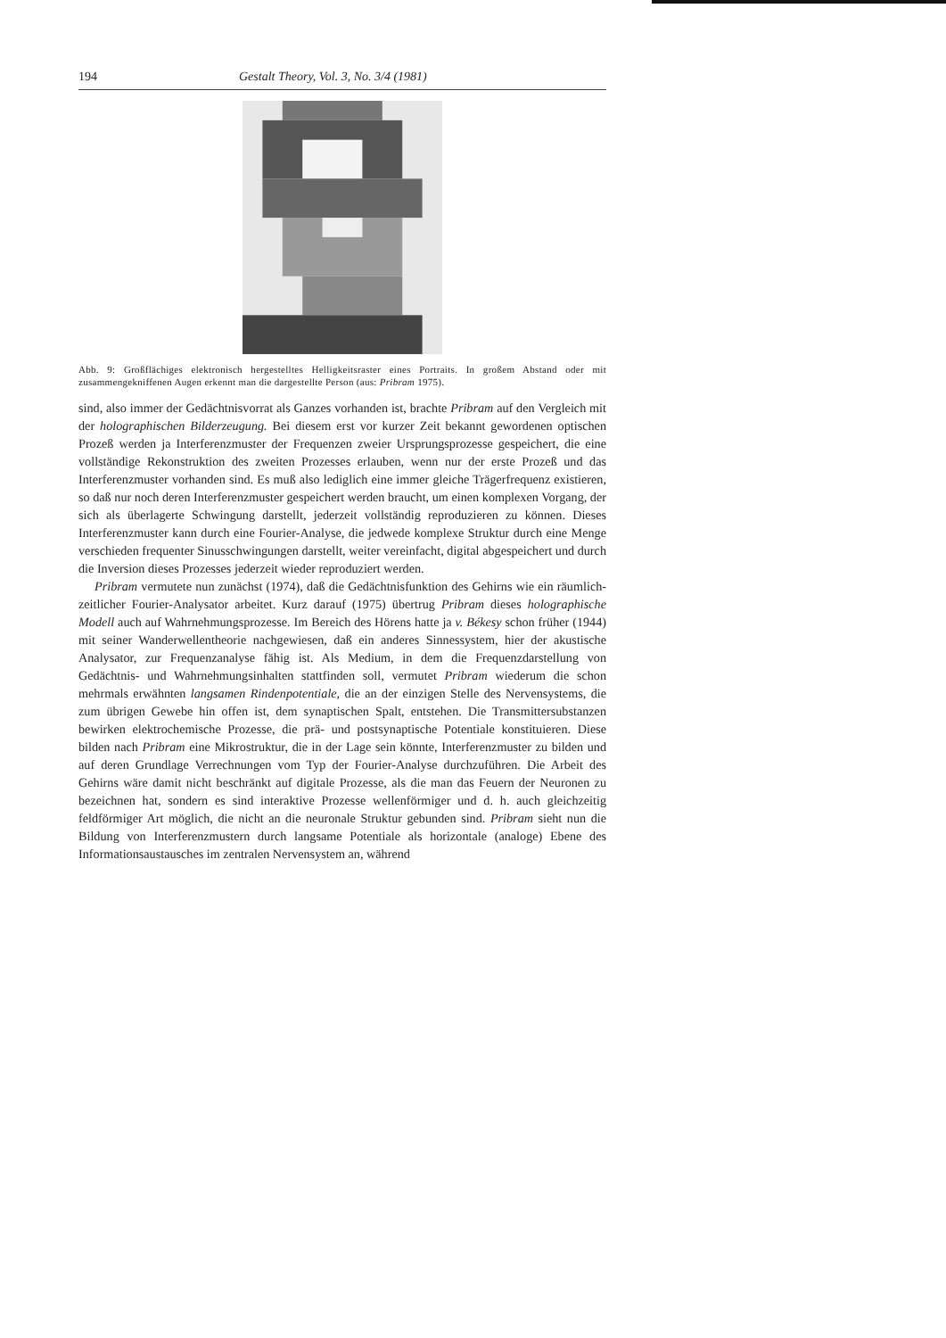194 Gestalt Theory, Vol. 3, No. 3/4 (1981)
Abb. 9: Großflächiges elektronisch hergestelltes Helligkeitsraster eines Portraits. In großem Abstand oder mit zusammengekniffenen Augen erkennt man die dargestellte Person (aus: Pribram 1975).
sind, also immer der Gedächtnisvorrat als Ganzes vorhanden ist, brachte Pribram auf den Vergleich mit der holographischen Bilderzeugung. Bei diesem erst vor kurzer Zeit bekannt gewordenen optischen Prozeß werden ja Interferenzmuster der Frequenzen zweier Ursprungsprozesse gespeichert, die eine vollständige Rekonstruktion des zweiten Prozesses erlauben, wenn nur der erste Prozeß und das Interferenzmuster vorhanden sind. Es muß also lediglich eine immer gleiche Trägerfrequenz existieren, so daß nur noch deren Interferenzmuster gespeichert werden braucht, um einen komplexen Vorgang, der sich als überlagerte Schwingung darstellt, jederzeit vollständig reproduzieren zu können. Dieses Interferenzmuster kann durch eine Fourier-Analyse, die jedwede komplexe Struktur durch eine Menge verschieden frequenter Sinusschwingungen darstellt, weiter vereinfacht, digital abgespeichert und durch die Inversion dieses Prozesses jederzeit wieder reproduziert werden.
Pribram vermutete nun zunächst (1974), daß die Gedächtnisfunktion des Gehirns wie ein räumlich-zeitlicher Fourier-Analysator arbeitet. Kurz darauf (1975) übertrug Pribram dieses holographische Modell auch auf Wahrnehmungsprozesse. Im Bereich des Hörens hatte ja v. Békesy schon früher (1944) mit seiner Wanderwellentheorie nachgewiesen, daß ein anderes Sinnessystem, hier der akustische Analysator, zur Frequenzanalyse fähig ist. Als Medium, in dem die Frequenzdarstellung von Gedächtnis- und Wahrnehmungsinhalten stattfinden soll, vermutet Pribram wiederum die schon mehrmals erwähnten langsamen Rindenpotentiale, die an der einzigen Stelle des Nervensystems, die zum übrigen Gewebe hin offen ist, dem synaptischen Spalt, entstehen. Die Transmittersubstanzen bewirken elektrochemische Prozesse, die prä- und postsynaptische Potentiale konstituieren. Diese bilden nach Pribram eine Mikrostruktur, die in der Lage sein könnte, Interferenzmuster zu bilden und auf deren Grundlage Verrechnungen vom Typ der Fourier-Analyse durchzuführen. Die Arbeit des Gehirns wäre damit nicht beschränkt auf digitale Prozesse, als die man das Feuern der Neuronen zu bezeichnen hat, sondern es sind interaktive Prozesse wellenförmiger und d. h. auch gleichzeitig feldförmiger Art möglich, die nicht an die neuronale Struktur gebunden sind. Pribram sieht nun die Bildung von Interferenzmustern durch langsame Potentiale als horizontale (analoge) Ebene des Informationsaustausches im zentralen Nervensystem an, während